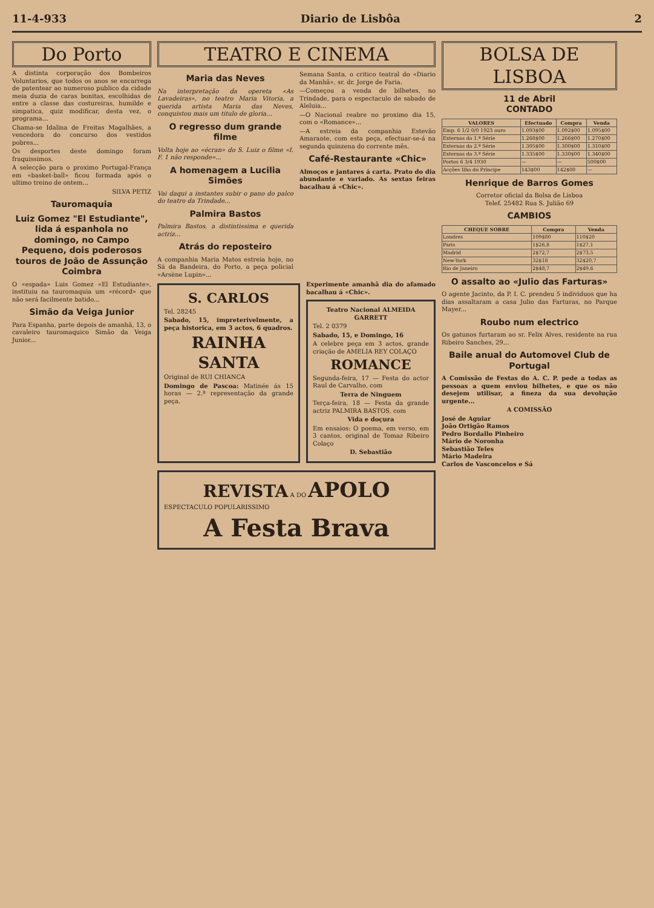11-4-933 Diario de Lisbôa 2
Do Porto
A distinta corporação dos Bombeiros Voluntarios, que todos os anos se encarrega de patentear ao numeroso publico da cidade meia duzia de caras bonitas, escolhidas de entre a classe das costureiras, humilde e simpatica, quiz modificar, desta vez, o programa...
Chama-se Idalina de Freitas Magalhães, a vencedora do concurso dos vestidos pobres...
Os desportes deste domingo foram fraquissimos.
A selecção para o proximo Portugal-França em «basket-ball» ficou formada após o ultimo treino de ontem...
SILVA PETIZ
Tauromaquia
Luiz Gomez "El Estudiante", lida á espanhola no domingo, no Campo Pequeno, dois poderosos touros de João de Assunção Coimbra
O «espada» Luis Gomez «El Estudiante», instituiu na tauromaquia um «récord» que não será facilmente batido...
Simão da Veiga Junior
Para Espanha, parte depois de amanhã, 13, o cavaleiro tauromaquico Simão da Veiga Junior...
TEATRO E CINEMA
Maria das Neves
Na interpretação da opereta «As Lavadeiras», no teatro Maria Vitoria, a querida artista Maria das Neves, conquistou mais um titulo de gloria...
O regresso dum grande filme
Volta hoje ao «écran» do S. Luiz o filme «I. F. 1 não responde»...
A homenagem a Lucilia Simões
Vai daqui a instantes subir o pano do palco do teatro da Trindade...
Palmira Bastos
Palmira Bastos, a distintissima e querida actriz...
Atrás do reposteiro
A companhia Maria Matos estreia hoje, no Sá da Bandeira, do Porto, a peça policial «Arsène Lupin»...
Semana Santa, o critico teatral do «Diario da Manhã», sr. dr. Jorge de Faria.
—Começou a venda de bilhetes, no Trindade, para o espectaculo de sabado de Aleluia...
—O Nacional reabre no proximo dia 15, com o «Romance»...
—A estreia da companhia Estevão Amarante, com esta peça, efectuar-se-á na segunda quinzena do corrente mês.
Café-Restaurante «Chic»
Almoços e jantares á carta. Prato do dia abundante e variado. As sextas feiras bacalhau á «Chic».
S. CARLOS
Tel. 28245
Sabado, 15, impreterivelmente, a peça historica, em 3 actos, 6 quadros.
RAINHA SANTA
Original de RUI CHIANCA
Domingo de Pascoa: Matinée ás 15 horas — 2.ª representação da grande peça.
Experimente amanhã dia do afamado bacalhau á «Chic».
Teatro Nacional ALMEIDA GARRETT
Tel. 2 0379
Sabado, 15, e Domingo, 16
A celebre peça em 3 actos, grande criação de AMELIA REY COLAÇO
ROMANCE
Segunda-feira, 17 — Festa do actor Raul de Carvalho, com
Terra de Ninguem
Terça-feira, 18 — Festa da grande actriz PALMIRA BASTOS, com
Vida e doçura
Em ensaios: O poema, em verso, em 3 cantos, original de Tomaz Ribeiro Colaço
D. Sebastião
REVISTA A DO APOLO
ESPECTACULO POPULARISSIMO
A Festa Brava
BOLSA DE LISBOA
11 de Abril
CONTADO
| VALORES | Efectuado | Compra | Venda |
| --- | --- | --- | --- |
| Emp. 6 1/2 0/0 1923 ouro | 1.093$00 | 1.092$00 | 1.095$00 |
| Externas da 1.ª Série | 1.268$00 | 1.266$00 | 1.270$00 |
| Externas da 2.ª Série | 1.305$00 | 1.300$00 | 1.310$00 |
| Externas da 3.ª Série | 1.335$00 | 1.330$00 | 1.340$00 |
| Portos 6 3/4 1930 | — | — | 500$00 |
| Acções Ilha do Principe | 143$00 | 142$00 | — |
Henrique de Barros Gomes
Corretor oficial da Bolsa de Lisboa
Telef. 25482 Rua S. Julião 69
CAMBIOS
| CHEQUE SOBRE | Compra | Venda |
| --- | --- | --- |
| Londres | 109$80 | 110$20 |
| Paris | 1$26,8 | 1$27,1 |
| Madrid | 2$72,7 | 2$73,5 |
| New-York | 32$18 | 32$20,7 |
| Rio de Janeiro | 2$48,7 | 2$49,6 |
O assalto ao «Julio das Farturas»
O agente Jacinto, da P. I. C. prendeu 5 individuos que ha dias assaltaram a casa Julio das Farturas, no Parque Mayer...
Roubo num electrico
Os gatunos furtaram ao sr. Felix Alves, residente na rua Ribeiro Sanches, 29...
Baile anual do Automovel Club de Portugal
A Comissão de Festas do A. C. P. pede a todas as pessoas a quem enviou bilhetes, e que os não desejem utilisar, a fineza da sua devolução urgente...
A COMISSÃO
José de Aguiar
João Ortigão Ramos
Pedro Bordallo Pinheiro
Mário de Noronha
Sebastião Teles
Mário Madeira
Carlos de Vasconcelos e Sá